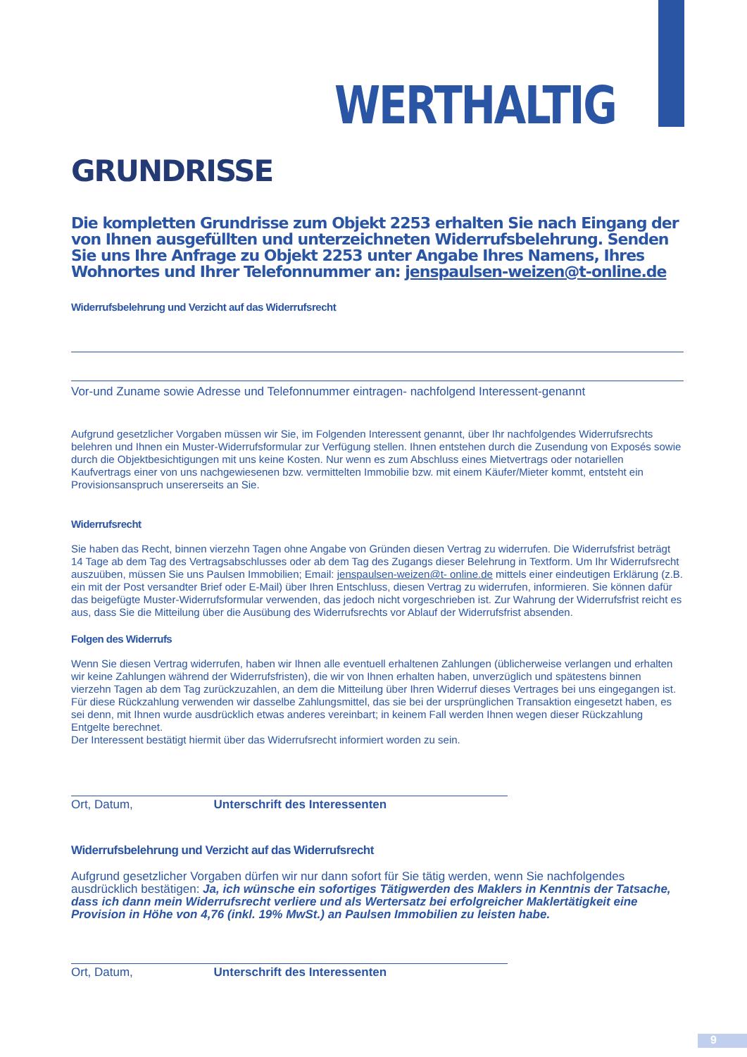WERTHALTIG
GRUNDRISSE
Die kompletten Grundrisse zum Objekt 2253 erhalten Sie nach Eingang der von Ihnen ausgefüllten und unterzeichneten Widerrufsbelehrung. Senden Sie uns Ihre Anfrage zu Objekt 2253 unter Angabe Ihres Namens, Ihres Wohnortes und Ihrer Telefonnummer an: jenspaulsen-weizen@t-online.de
Widerrufsbelehrung und Verzicht auf das Widerrufsrecht
Vor-und Zuname sowie Adresse und Telefonnummer eintragen- nachfolgend Interessent-genannt
Aufgrund gesetzlicher Vorgaben müssen wir Sie, im Folgenden Interessent genannt, über Ihr nachfolgendes Widerrufsrechts belehren und Ihnen ein Muster-Widerrufsformular zur Verfügung stellen. Ihnen entstehen durch die Zusendung von Exposés sowie durch die Objektbesichtigungen mit uns keine Kosten. Nur wenn es zum Abschluss eines Mietvertrags oder notariellen Kaufvertrags einer von uns nachgewiesenen bzw. vermittelten Immobilie bzw. mit einem Käufer/Mieter kommt, entsteht ein Provisionsanspruch unsererseits an Sie.
Widerrufsrecht
Sie haben das Recht, binnen vierzehn Tagen ohne Angabe von Gründen diesen Vertrag zu widerrufen. Die Widerrufsfrist beträgt 14 Tage ab dem Tag des Vertragsabschlusses oder ab dem Tag des Zugangs dieser Belehrung in Textform. Um Ihr Widerrufsrecht auszuüben, müssen Sie uns Paulsen Immobilien; Email: jenspaulsen-weizen@t- online.de mittels einer eindeutigen Erklärung (z.B. ein mit der Post versandter Brief oder E-Mail) über Ihren Entschluss, diesen Vertrag zu widerrufen, informieren. Sie können dafür das beigefügte Muster-Widerrufsformular verwenden, das jedoch nicht vorgeschrieben ist. Zur Wahrung der Widerrufsfrist reicht es aus, dass Sie die Mitteilung über die Ausübung des Widerrufsrechts vor Ablauf der Widerrufsfrist absenden.
Folgen des Widerrufs
Wenn Sie diesen Vertrag widerrufen, haben wir Ihnen alle eventuell erhaltenen Zahlungen (üblicherweise verlangen und erhalten wir keine Zahlungen während der Widerrufsfristen), die wir von Ihnen erhalten haben, unverzüglich und spätestens binnen vierzehn Tagen ab dem Tag zurückzuzahlen, an dem die Mitteilung über Ihren Widerruf dieses Vertrages bei uns eingegangen ist. Für diese Rückzahlung verwenden wir dasselbe Zahlungsmittel, das sie bei der ursprünglichen Transaktion eingesetzt haben, es sei denn, mit Ihnen wurde ausdrücklich etwas anderes vereinbart; in keinem Fall werden Ihnen wegen dieser Rückzahlung Entgelte berechnet.
Der Interessent bestätigt hiermit über das Widerrufsrecht informiert worden zu sein.
Ort, Datum, Unterschrift des Interessenten
Widerrufsbelehrung und Verzicht auf das Widerrufsrecht
Aufgrund gesetzlicher Vorgaben dürfen wir nur dann sofort für Sie tätig werden, wenn Sie nachfolgendes ausdrücklich bestätigen: Ja, ich wünsche ein sofortiges Tätigwerden des Maklers in Kenntnis der Tatsache, dass ich dann mein Widerrufsrecht verliere und als Wertersatz bei erfolgreicher Maklertätigkeit eine Provision in Höhe von 4,76 (inkl. 19% MwSt.) an Paulsen Immobilien zu leisten habe.
Ort, Datum, Unterschrift des Interessenten
9